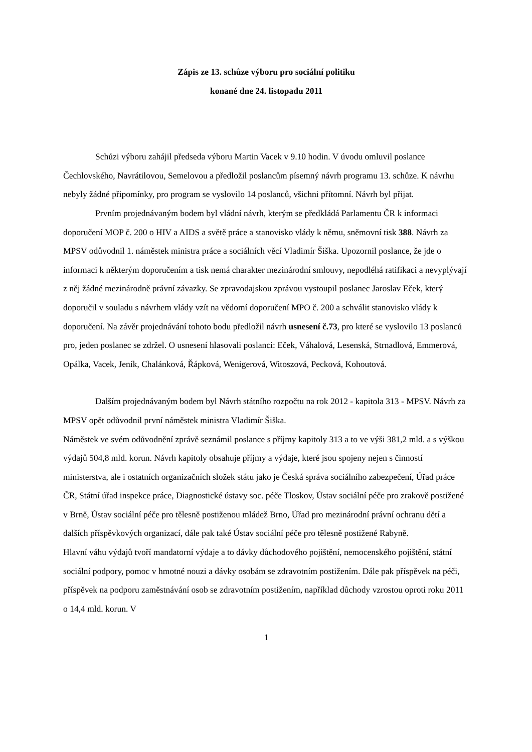Zápis ze 13. schůze výboru pro sociální politiku
konané dne 24. listopadu 2011
Schůzi výboru zahájil předseda výboru Martin Vacek v 9.10 hodin. V úvodu omluvil poslance Čechlovského, Navrátilovou, Semelovou a předložil poslancům písemný návrh programu 13. schůze. K návrhu nebyly žádné připomínky, pro program se vyslovilo 14 poslanců, všichni přítomní. Návrh byl přijat.
Prvním projednávaným bodem byl vládní návrh, kterým se předkládá Parlamentu ČR k informaci doporučení MOP č. 200 o HIV a AIDS a světě práce a stanovisko vlády k němu, sněmovní tisk 388. Návrh za MPSV odůvodnil 1. náměstek ministra práce a sociálních věcí Vladimír Šiška. Upozornil poslance, že jde o informaci k některým doporučením a tisk nemá charakter mezinárodní smlouvy, nepodléhá ratifikaci a nevyplývají z něj žádné mezinárodně právní závazky. Se zpravodajskou zprávou vystoupil poslanec Jaroslav Eček, který doporučil v souladu s návrhem vlády vzít na vědomí doporučení MPO č. 200 a schválit stanovisko vlády k doporučení. Na závěr projednávání tohoto bodu předložil návrh usnesení č.73, pro které se vyslovilo 13 poslanců pro, jeden poslanec se zdržel. O usnesení hlasovali poslanci: Eček, Váhalová, Lesenská, Strnadlová, Emmerová, Opálka, Vacek, Jeník, Chalánková, Řápková, Wenigerová, Witoszová, Pecková, Kohoutová.
Dalším projednávaným bodem byl Návrh státního rozpočtu na rok 2012 - kapitola 313 - MPSV. Návrh za MPSV opět odůvodnil první náměstek ministra Vladimír Šiška.
Náměstek ve svém odůvodnění zprávě seznámil poslance s příjmy kapitoly 313 a to ve výši 381,2 mld. a s výškou výdajů 504,8 mld. korun. Návrh kapitoly obsahuje příjmy a výdaje, které jsou spojeny nejen s činností ministerstva, ale i ostatních organizačních složek státu jako je Česká správa sociálního zabezpečení, Úřad práce ČR, Státní úřad inspekce práce, Diagnostické ústavy soc. péče Tloskov, Ústav sociální péče pro zrakově postižené v Brně, Ústav sociální péče pro tělesně postiženou mládež Brno, Úřad pro mezinárodní právní ochranu dětí a dalších příspěvkových organizací, dále pak také Ústav sociální péče pro tělesně postižené Rabyně.
Hlavní váhu výdajů tvoří mandatorní výdaje a to dávky důchodového pojištění, nemocenského pojištění, státní sociální podpory, pomoc v hmotné nouzi a dávky osobám se zdravotním postižením. Dále pak příspěvek na péči, příspěvek na podporu zaměstnávání osob se zdravotním postižením, například důchody vzrostou oproti roku 2011 o 14,4 mld. korun. V
1